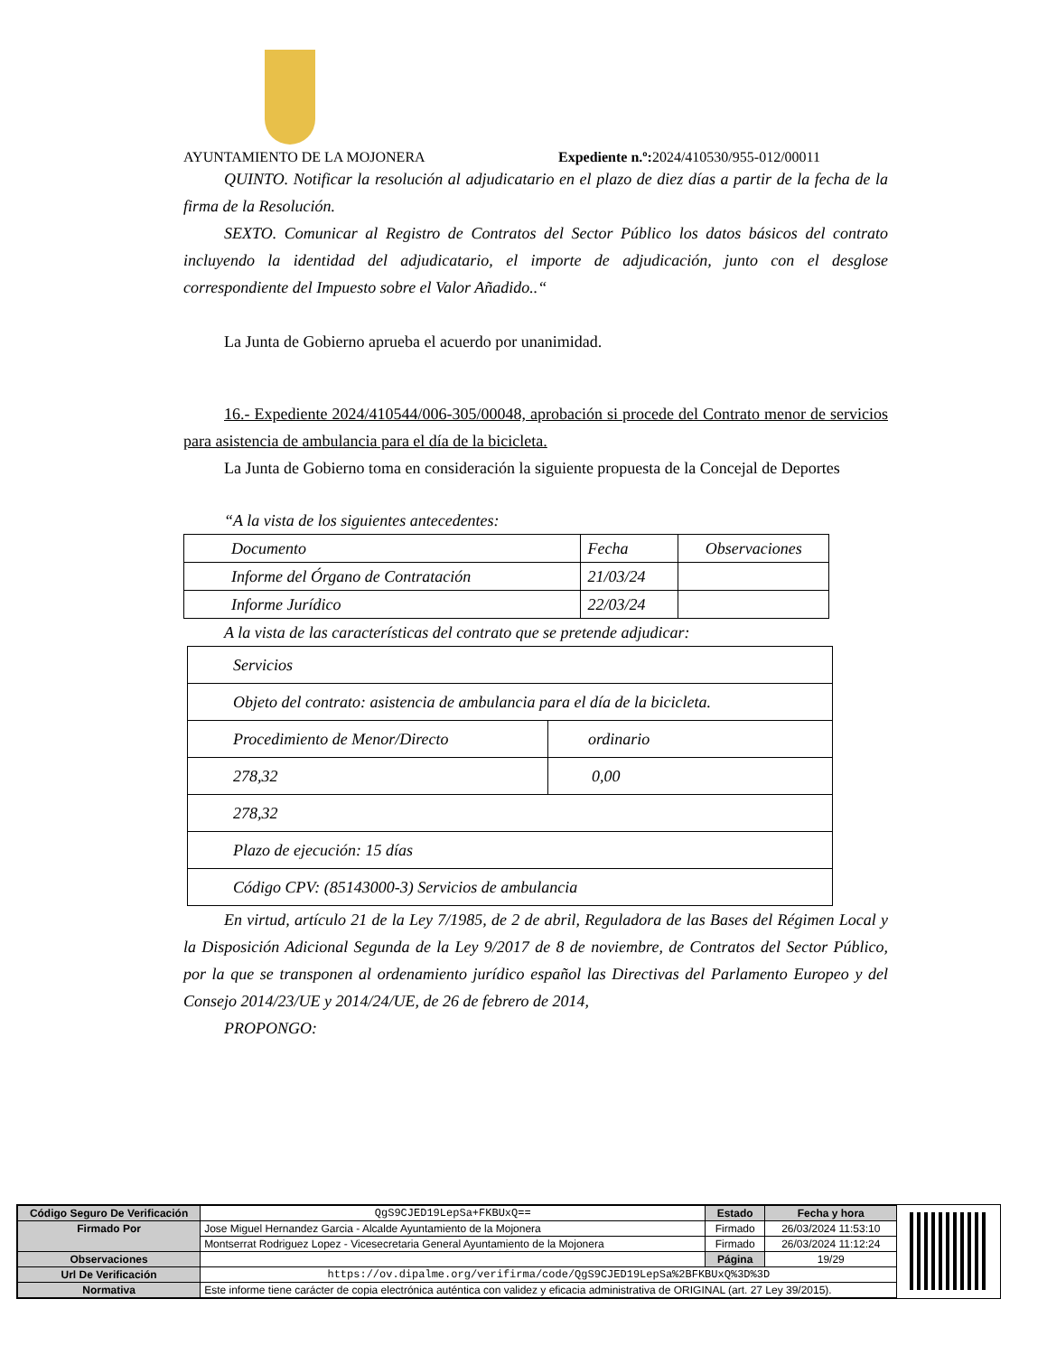AYUNTAMIENTO DE LA MOJONERA Expediente n.º: 2024/410530/955-012/00011
QUINTO. Notificar la resolución al adjudicatario en el plazo de diez días a partir de la fecha de la firma de la Resolución.
SEXTO. Comunicar al Registro de Contratos del Sector Público los datos básicos del contrato incluyendo la identidad del adjudicatario, el importe de adjudicación, junto con el desglose correspondiente del Impuesto sobre el Valor Añadido..“
La Junta de Gobierno aprueba el acuerdo por unanimidad.
16.- Expediente 2024/410544/006-305/00048, aprobación si procede del Contrato menor de servicios para asistencia de ambulancia para el día de la bicicleta.
La Junta de Gobierno toma en consideración la siguiente propuesta de la Concejal de Deportes
“A la vista de los siguientes antecedentes:
| Documento | Fecha | Observaciones |
| Informe del Órgano de Contratación | 21/03/24 | |
| Informe Jurídico | 22/03/24 | |
A la vista de las características del contrato que se pretende adjudicar:
| Servicios | |
| Objeto del contrato: asistencia de ambulancia para el día de la bicicleta. | |
| Procedimiento de Menor/Directo | ordinario |
| 278,32 | 0,00 |
| 278,32 | |
| Plazo de ejecución: 15 días | |
| Código CPV: (85143000-3) Servicios de ambulancia | |
En virtud, artículo 21 de la Ley 7/1985, de 2 de abril, Reguladora de las Bases del Régimen Local y la Disposición Adicional Segunda de la Ley 9/2017 de 8 de noviembre, de Contratos del Sector Público, por la que se transponen al ordenamiento jurídico español las Directivas del Parlamento Europeo y del Consejo 2014/23/UE y 2014/24/UE, de 26 de febrero de 2014,
PROPONGO:
| Código Seguro De Verificación | QgS9CJED19LepSa+FKBUxQ== | Estado | Fecha y hora |
| Firmado Por | Jose Miguel Hernandez Garcia - Alcalde Ayuntamiento de la Mojonera | Firmado | 26/03/2024 11:53:10 |
| | Montserrat Rodriguez Lopez - Vicesecretaria General Ayuntamiento de la Mojonera | Firmado | 26/03/2024 11:12:24 |
| Observaciones | | Página | 19/29 |
| Url De Verificación | https://ov.dipalme.org/verifirma/code/QgS9CJED19LepSa%2BFKBUxQ%3D%3D | | |
| Normativa | Este informe tiene carácter de copia electrónica auténtica con validez y eficacia administrativa de ORIGINAL (art. 27 Ley 39/2015). | | |